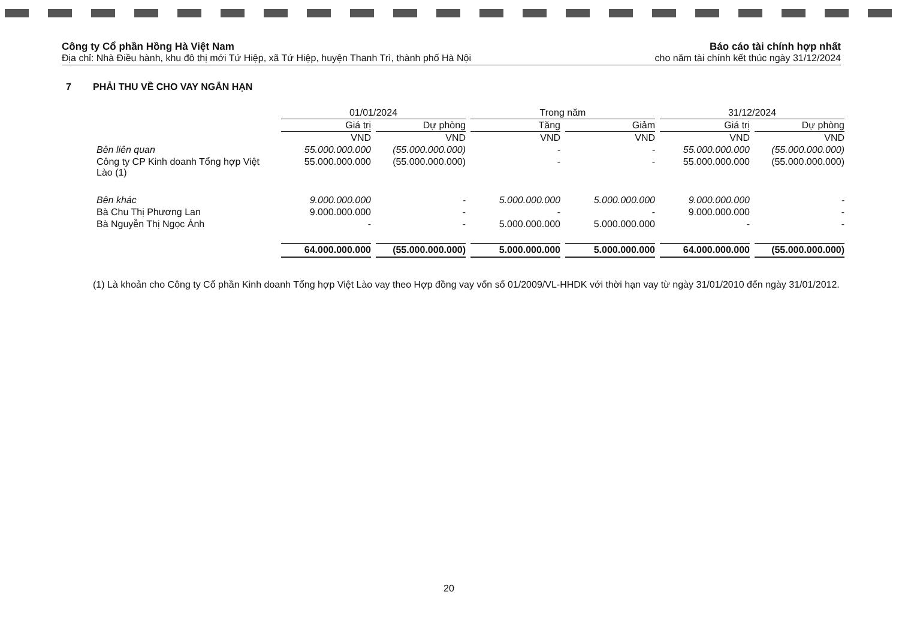Công ty Cổ phần Hồng Hà Việt Nam
Địa chỉ: Nhà Điều hành, khu đô thị mới Tứ Hiệp, xã Tứ Hiệp, huyện Thanh Trì, thành phố Hà Nội
Báo cáo tài chính hợp nhất
cho năm tài chính kết thúc ngày 31/12/2024
7 PHẢI THU VỀ CHO VAY NGẮN HẠN
| | 01/01/2024 | | Trong năm | | 31/12/2024 | |
| --- | --- | --- | --- | --- | --- | --- |
| | Giá trị | Dự phòng | Tăng | Giảm | Giá trị | Dự phòng |
| | VND | VND | VND | VND | VND | VND |
| Bên liên quan | 55.000.000.000 | (55.000.000.000) | - | - | 55.000.000.000 | (55.000.000.000) |
| Công ty CP Kinh doanh Tổng hợp Việt Lào (1) | 55.000.000.000 | (55.000.000.000) | - | - | 55.000.000.000 | (55.000.000.000) |
| Bên khác | 9.000.000.000 | - | 5.000.000.000 | 5.000.000.000 | 9.000.000.000 | - |
| Bà Chu Thị Phương Lan | 9.000.000.000 | - | - | - | 9.000.000.000 | - |
| Bà Nguyễn Thị Ngọc Ánh | - | - | 5.000.000.000 | 5.000.000.000 | - | - |
| | 64.000.000.000 | (55.000.000.000) | 5.000.000.000 | 5.000.000.000 | 64.000.000.000 | (55.000.000.000) |
(1) Là khoản cho Công ty Cổ phần Kinh doanh Tổng hợp Việt Lào vay theo Hợp đồng vay vốn số 01/2009/VL-HHDK với thời hạn vay từ ngày 31/01/2010 đến ngày 31/01/2012.
20